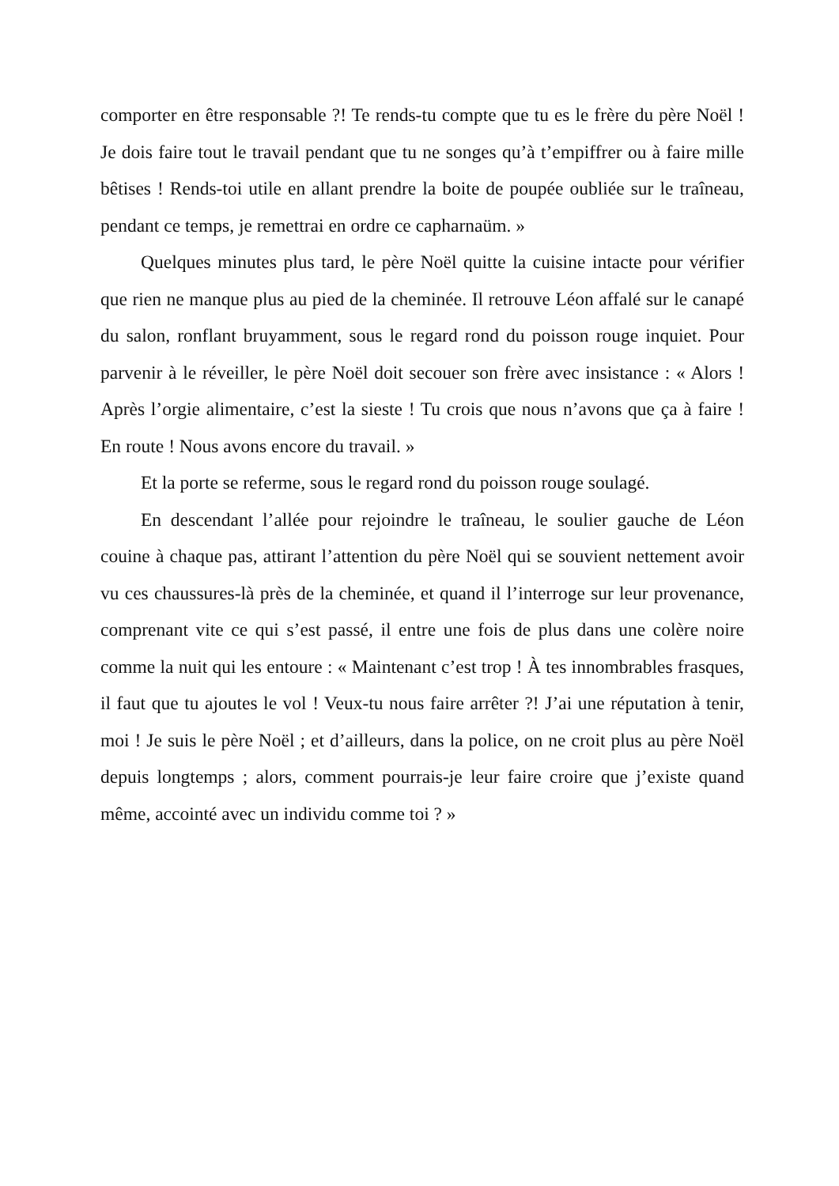comporter en être responsable ?! Te rends-tu compte que tu es le frère du père Noël ! Je dois faire tout le travail pendant que tu ne songes qu’à t’empiffrer ou à faire mille bêtises ! Rends-toi utile en allant prendre la boite de poupée oubliée sur le traîneau, pendant ce temps, je remettrai en ordre ce capharnaüm. »
Quelques minutes plus tard, le père Noël quitte la cuisine intacte pour vérifier que rien ne manque plus au pied de la cheminée. Il retrouve Léon affalé sur le canapé du salon, ronflant bruyamment, sous le regard rond du poisson rouge inquiet. Pour parvenir à le réveiller, le père Noël doit secouer son frère avec insistance : « Alors ! Après l’orgie alimentaire, c’est la sieste ! Tu crois que nous n’avons que ça à faire ! En route ! Nous avons encore du travail. »
Et la porte se referme, sous le regard rond du poisson rouge soulagé.
En descendant l’allée pour rejoindre le traîneau, le soulier gauche de Léon couine à chaque pas, attirant l’attention du père Noël qui se souvient nettement avoir vu ces chaussures-là près de la cheminée, et quand il l’interroge sur leur provenance, comprenant vite ce qui s’est passé, il entre une fois de plus dans une colère noire comme la nuit qui les entoure : « Maintenant c’est trop ! À tes innombrables frasques, il faut que tu ajoutes le vol ! Veux-tu nous faire arrêter ?! J’ai une réputation à tenir, moi ! Je suis le père Noël ; et d’ailleurs, dans la police, on ne croit plus au père Noël depuis longtemps ; alors, comment pourrais-je leur faire croire que j’existe quand même, accointé avec un individu comme toi ? »